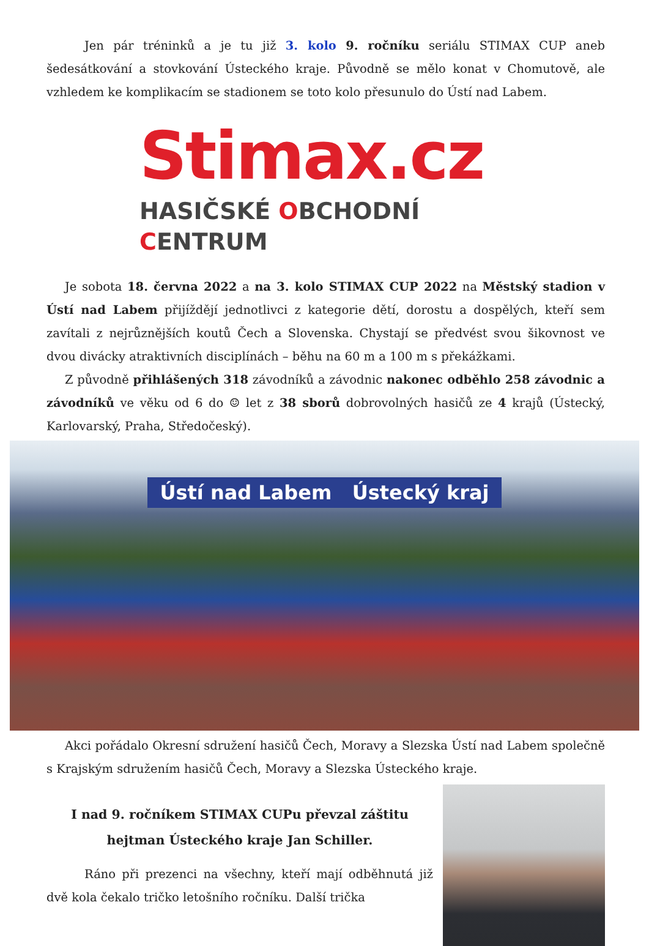Jen pár tréninků a je tu již 3. kolo 9. ročníku seriálu STIMAX CUP aneb šedesátkování a stovkování Ústeckého kraje. Původně se mělo konat v Chomutově, ale vzhledem ke komplikacím se stadionem se toto kolo přesunulo do Ústí nad Labem.
Stimax.cz
HASIČSKÉ OBCHODNÍ CENTRUM
Je sobota 18. června 2022 a na 3. kolo STIMAX CUP 2022 na Městský stadion v Ústí nad Labem přijíždějí jednotlivci z kategorie dětí, dorostu a dospělých, kteří sem zavítali z nejrůznějších koutů Čech a Slovenska. Chystají se předvést svou šikovnost ve dvou divácky atraktivních disciplínách – běhu na 60 m a 100 m s překážkami.
Z původně přihlášených 318 závodníků a závodnic nakonec odběhlo 258 závodnic a závodníků ve věku od 6 do ☺ let z 38 sborů dobrovolných hasičů ze 4 krajů (Ústecký, Karlovarský, Praha, Středočeský).
Ústí nad Labem Ústecký kraj
Akci pořádalo Okresní sdružení hasičů Čech, Moravy a Slezska Ústí nad Labem společně s Krajským sdružením hasičů Čech, Moravy a Slezska Ústeckého kraje.
I nad 9. ročníkem STIMAX CUPu převzal záštitu
hejtman Ústeckého kraje Jan Schiller.
Ráno při prezenci na všechny, kteří mají odběhnutá již dvě kola čekalo tričko letošního ročníku. Další trička